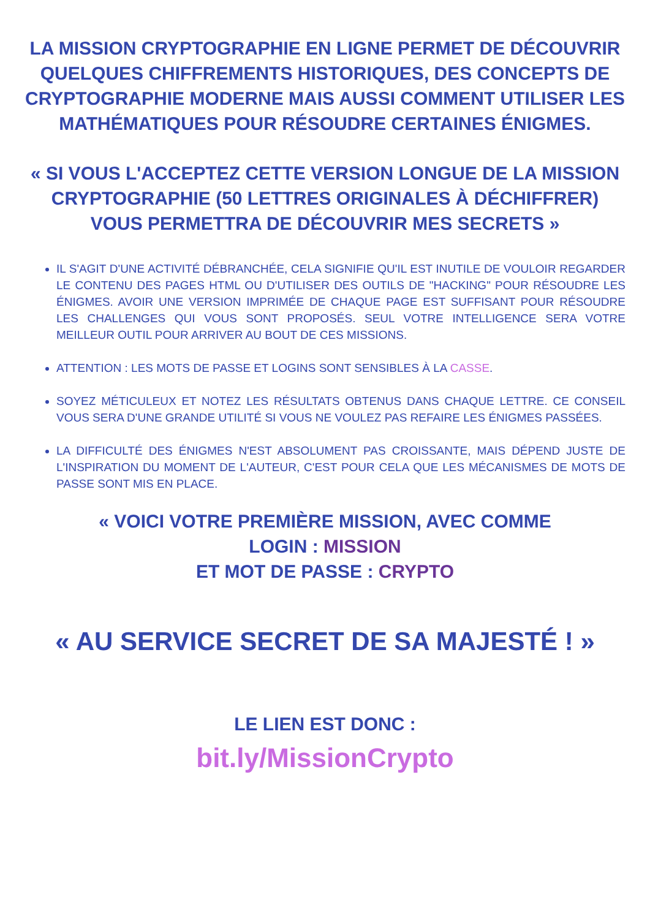LA MISSION CRYPTOGRAPHIE EN LIGNE PERMET DE DÉCOUVRIR QUELQUES CHIFFREMENTS HISTORIQUES, DES CONCEPTS DE CRYPTOGRAPHIE MODERNE MAIS AUSSI COMMENT UTILISER LES MATHÉMATIQUES POUR RÉSOUDRE CERTAINES ÉNIGMES.
« SI VOUS L'ACCEPTEZ CETTE VERSION LONGUE DE LA MISSION CRYPTOGRAPHIE (50 LETTRES ORIGINALES À DÉCHIFFRER) VOUS PERMETTRA DE DÉCOUVRIR MES SECRETS »
IL S'AGIT D'UNE ACTIVITÉ DÉBRANCHÉE, CELA SIGNIFIE QU'IL EST INUTILE DE VOULOIR REGARDER LE CONTENU DES PAGES HTML OU D'UTILISER DES OUTILS DE "HACKING" POUR RÉSOUDRE LES ÉNIGMES. AVOIR UNE VERSION IMPRIMÉE DE CHAQUE PAGE EST SUFFISANT POUR RÉSOUDRE LES CHALLENGES QUI VOUS SONT PROPOSÉS. SEUL VOTRE INTELLIGENCE SERA VOTRE MEILLEUR OUTIL POUR ARRIVER AU BOUT DE CES MISSIONS.
ATTENTION : LES MOTS DE PASSE ET LOGINS SONT SENSIBLES À LA CASSE.
SOYEZ MÉTICULEUX ET NOTEZ LES RÉSULTATS OBTENUS DANS CHAQUE LETTRE. CE CONSEIL VOUS SERA D'UNE GRANDE UTILITÉ SI VOUS NE VOULEZ PAS REFAIRE LES ÉNIGMES PASSÉES.
LA DIFFICULTÉ DES ÉNIGMES N'EST ABSOLUMENT PAS CROISSANTE, MAIS DÉPEND JUSTE DE L'INSPIRATION DU MOMENT DE L'AUTEUR, C'EST POUR CELA QUE LES MÉCANISMES DE MOTS DE PASSE SONT MIS EN PLACE.
« VOICI VOTRE PREMIÈRE MISSION, AVEC COMME
LOGIN : MISSION
ET MOT DE PASSE : CRYPTO
« AU SERVICE SECRET DE SA MAJESTÉ ! »
LE LIEN EST DONC :
bit.ly/MissionCrypto